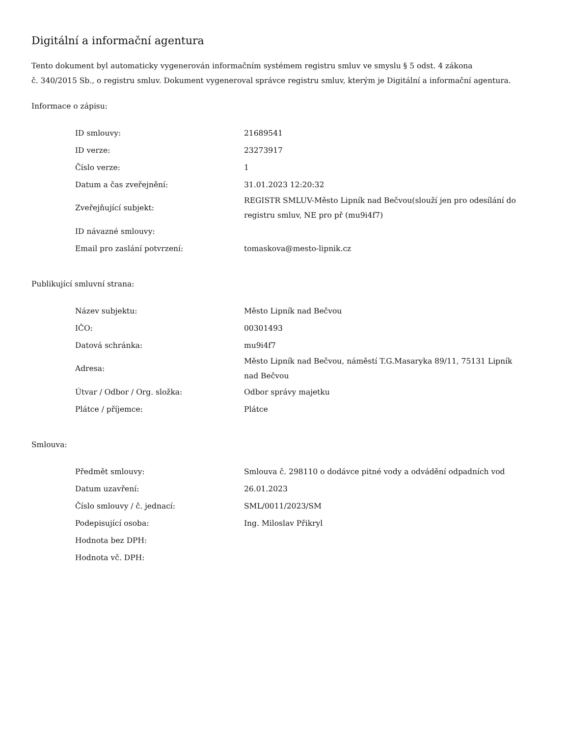Digitální a informační agentura
Tento dokument byl automaticky vygenerován informačním systémem registru smluv ve smyslu § 5 odst. 4 zákona
č. 340/2015 Sb., o registru smluv. Dokument vygeneroval správce registru smluv, kterým je Digitální a informační agentura.
Informace o zápisu:
| ID smlouvy: | 21689541 |
| ID verze: | 23273917 |
| Číslo verze: | 1 |
| Datum a čas zveřejnění: | 31.01.2023 12:20:32 |
| Zveřejňující subjekt: | REGISTR SMLUV-Město Lipník nad Bečvou(slouží jen pro odesílání do registru smluv, NE pro př (mu9i4f7) |
| ID návazné smlouvy: | |
| Email pro zaslání potvrzení: | tomaskova@mesto-lipnik.cz |
Publikující smluvní strana:
| Název subjektu: | Město Lipník nad Bečvou |
| IČO: | 00301493 |
| Datová schránka: | mu9i4f7 |
| Adresa: | Město Lipník nad Bečvou, náměstí T.G.Masaryka 89/11, 75131 Lipník nad Bečvou |
| Útvar / Odbor / Org. složka: | Odbor správy majetku |
| Plátce / příjemce: | Plátce |
Smlouva:
| Předmět smlouvy: | Smlouva č. 298110 o dodávce pitné vody a odvádění odpadních vod |
| Datum uzavření: | 26.01.2023 |
| Číslo smlouvy / č. jednací: | SML/0011/2023/SM |
| Podepisující osoba: | Ing. Miloslav Přikryl |
| Hodnota bez DPH: | |
| Hodnota vč. DPH: | |